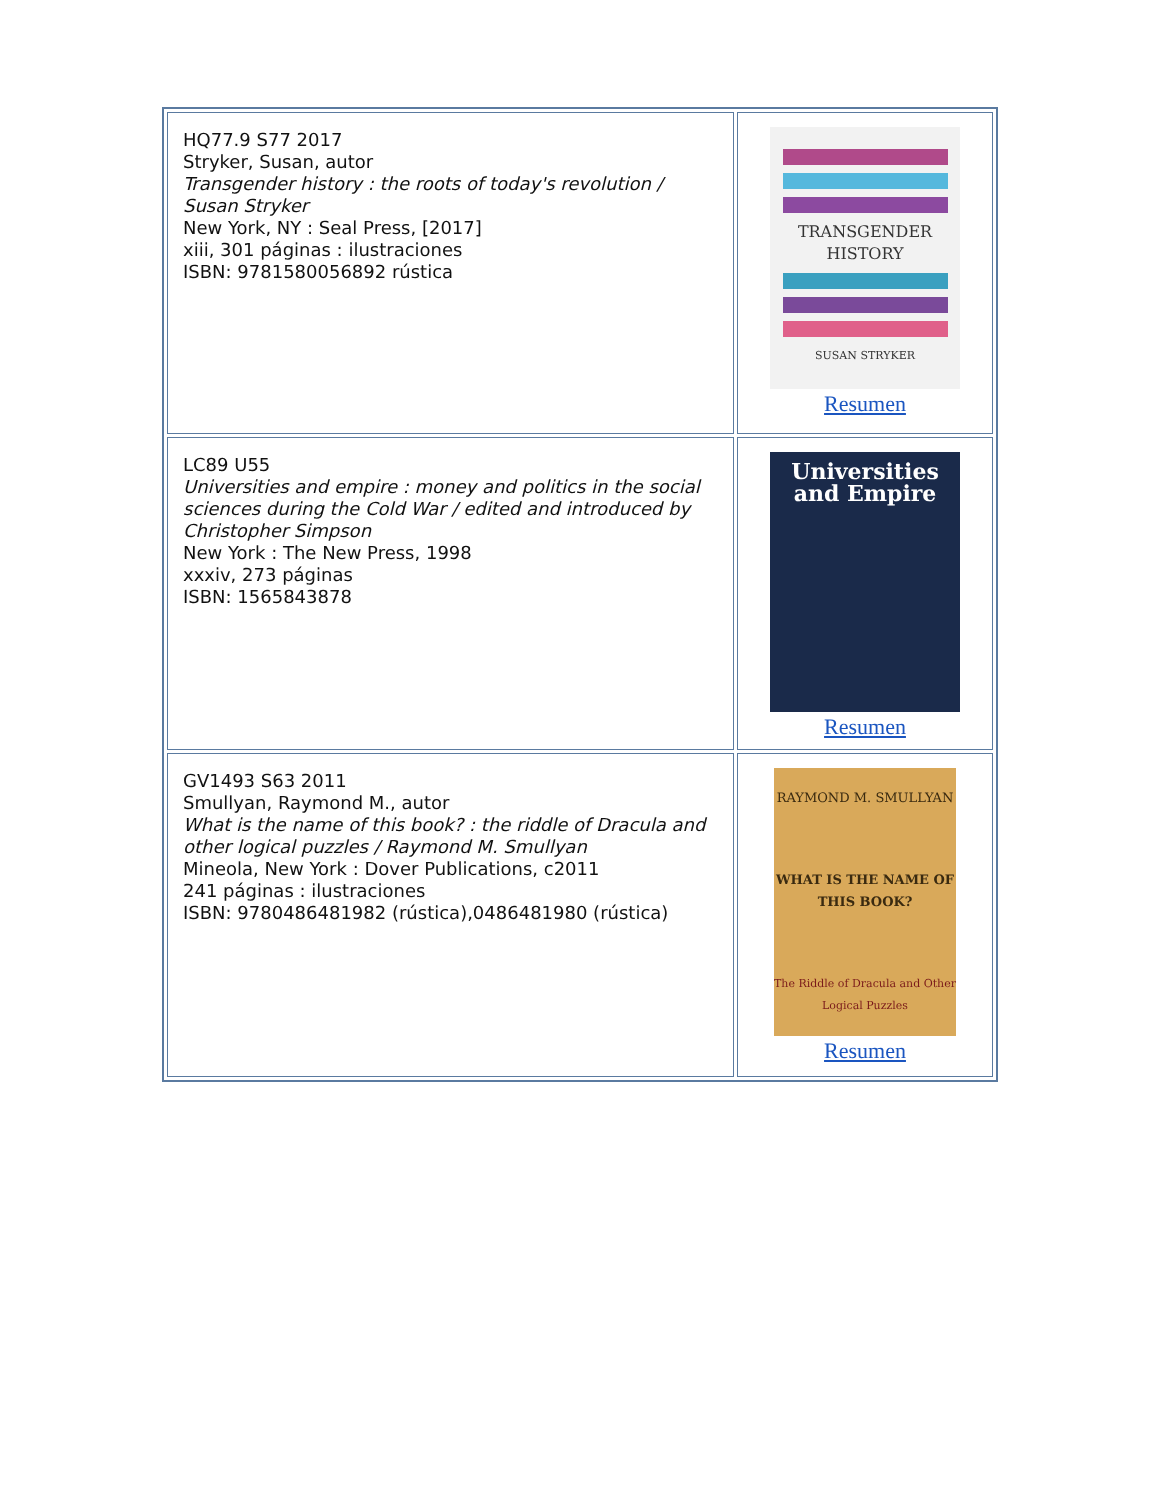| HQ77.9 S77 2017 Stryker, Susan, autor Transgender history : the roots of today's revolution / Susan Stryker New York, NY : Seal Press, [2017] xiii, 301 páginas : ilustraciones ISBN: 9781580056892 rústica | TRANSGENDER HISTORY SUSAN STRYKER Resumen |
| LC89 U55 Universities and empire : money and politics in the social sciences during the Cold War / edited and introduced by Christopher Simpson New York : The New Press, 1998 xxxiv, 273 páginas ISBN: 1565843878 | Universities and Empire Resumen |
| GV1493 S63 2011 Smullyan, Raymond M., autor What is the name of this book? : the riddle of Dracula and other logical puzzles / Raymond M. Smullyan Mineola, New York : Dover Publications, c2011 241 páginas : ilustraciones ISBN: 9780486481982 (rústica),0486481980 (rústica) | RAYMOND M. SMULLYAN WHAT IS THE NAME OF THIS BOOK? The Riddle of Dracula and Other Logical Puzzles Resumen |